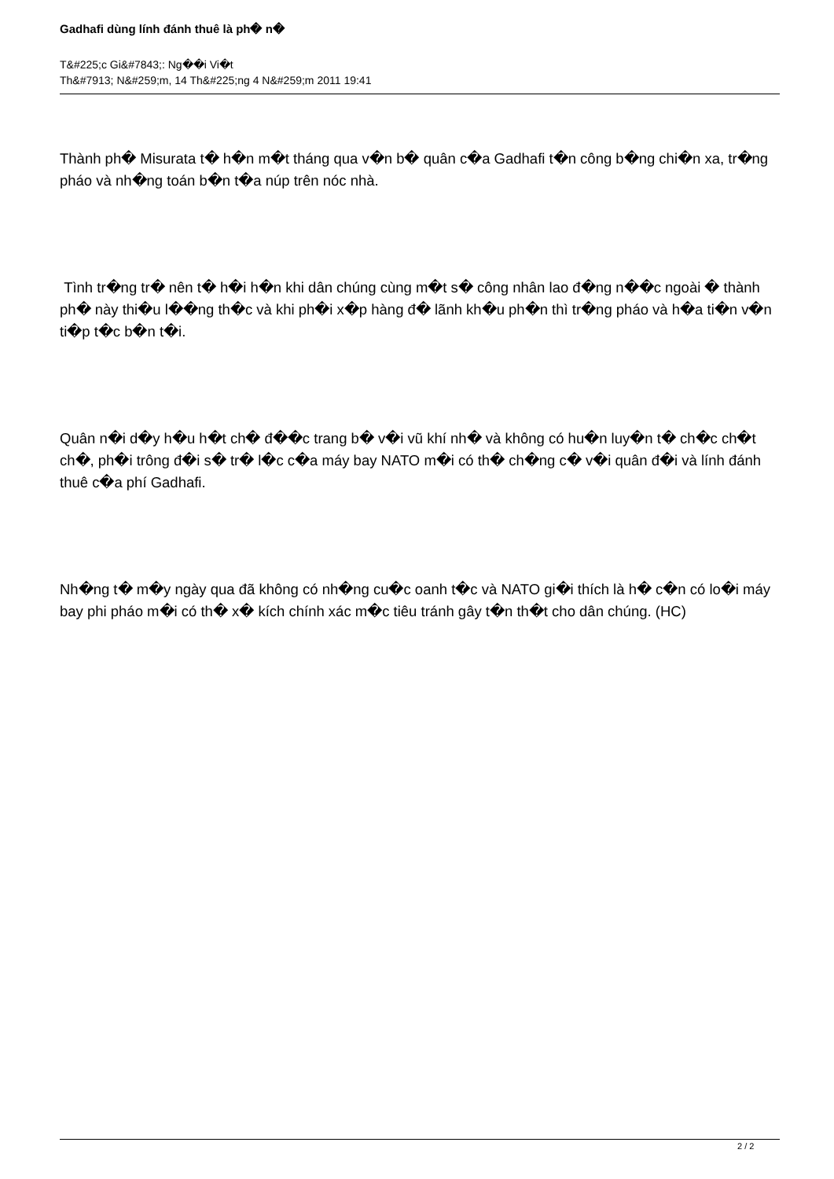Gadhafi dùng lính đánh thuê là ph� n�
T&#225;c Gi&#7843;: Ng��i Vi�t
Th&#7913; N&#259;m, 14 Th&#225;ng 4 N&#259;m 2011 19:41
Thành ph� Misurata t� h�n m�t tháng qua v�n b� quân c�a Gadhafi t�n công b�ng chi�n xa, tr�ng pháo và nh�ng toán b�n t�a núp trên nóc nhà.
Tình tr�ng tr� nên t� h�i h�n khi dân chúng cùng m�t s� công nhân lao đ�ng n��c ngoài � thành ph� này thi�u l��ng th�c và khi ph�i x�p hàng đ� lãnh kh�u ph�n thì tr�ng pháo và h�a ti�n v�n ti�p t�c b�n t�i.
Quân n�i d�y h�u h�t ch� đ��c trang b� v�i vũ khí nh� và không có hu�n luy�n t� ch�c ch�t ch�, ph�i trông đ�i s� tr� l�c c�a máy bay NATO m�i có th� ch�ng c� v�i quân đ�i và lính đánh thuê c�a phí Gadhafi.
Nh�ng t� m�y ngày qua đã không có nh�ng cu�c oanh t�c và NATO gi�i thích là h� c�n có lo�i máy bay phi pháo m�i có th� x� kích chính xác m�c tiêu tránh gây t�n th�t cho dân chúng. (HC)
2 / 2